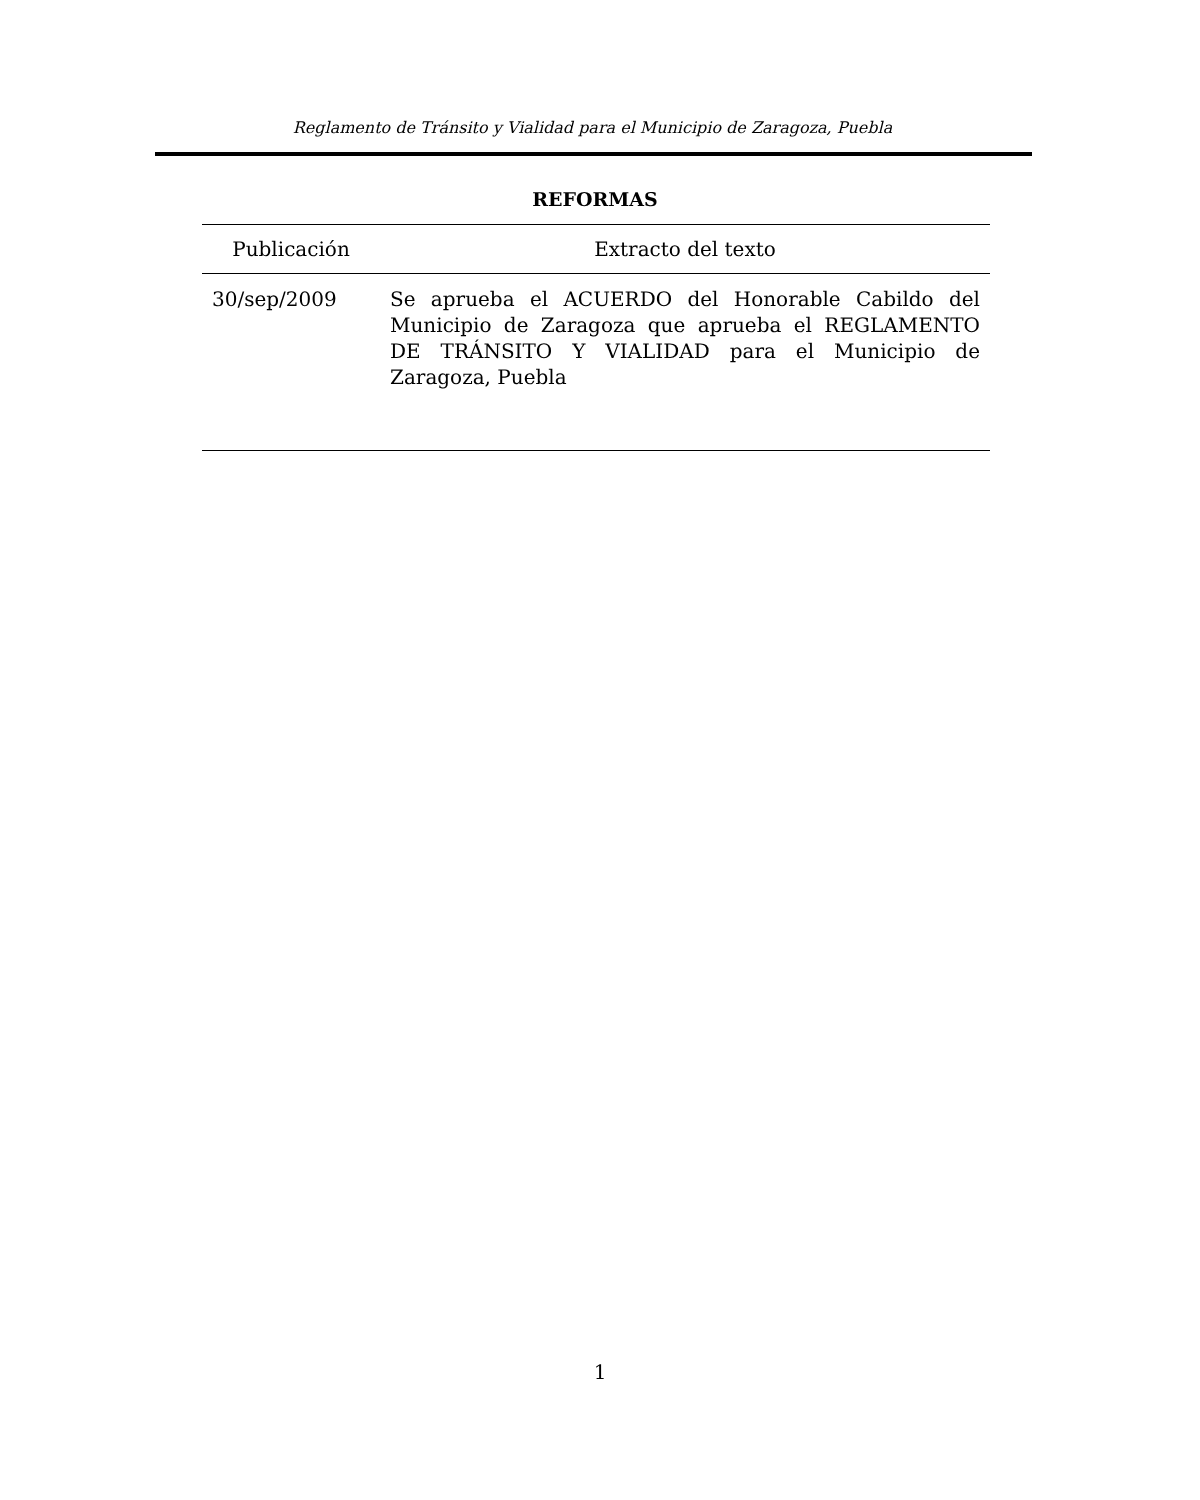Reglamento de Tránsito y Vialidad para el Municipio de Zaragoza, Puebla
REFORMAS
| Publicación | Extracto del texto |
| --- | --- |
| 30/sep/2009 | Se aprueba el ACUERDO del Honorable Cabildo del Municipio de Zaragoza que aprueba el REGLAMENTO DE TRÁNSITO Y VIALIDAD para el Municipio de Zaragoza, Puebla |
1